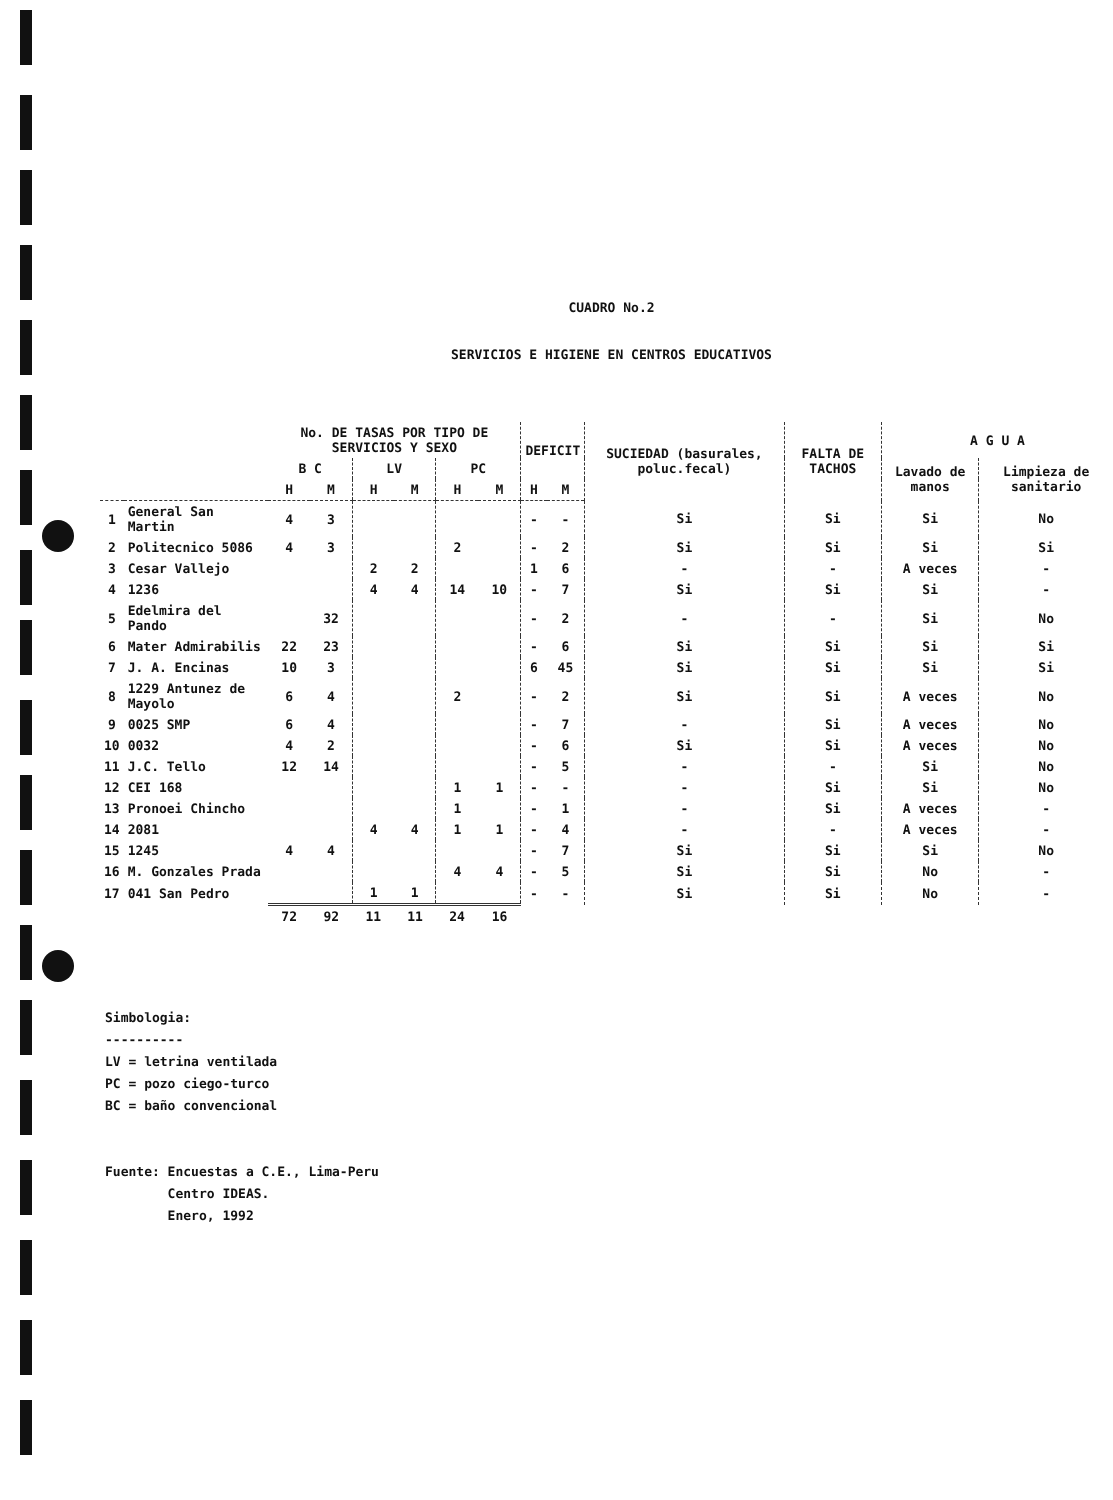CUADRO No.2
SERVICIOS E HIGIENE EN CENTROS EDUCATIVOS
| | | No. DE TASAS POR TIPO DE SERVICIOS Y SEXO | | | | | | DEFICIT | | SUCIEDAD (basurales, poluc.fecal) | FALTA DE TACHOS | A G U A | |
| --- | --- | --- | --- | --- | --- | --- | --- | --- | --- | --- | --- | --- | --- |
| | | B C | | LV | | PC | | | | | | Lavado de manos | Limpieza de sanitario |
| | | H | M | H | M | H | M | H | M | | | | |
| 1 | General San Martin | 4 | 3 | | | | | - | - | Si | Si | Si | No |
| 2 | Politecnico 5086 | 4 | 3 | | | 2 | | - | 2 | Si | Si | Si | Si |
| 3 | Cesar Vallejo | | | 2 | 2 | | | 1 | 6 | - | - | A veces | - |
| 4 | 1236 | | | 4 | 4 | 14 | 10 | - | 7 | Si | Si | Si | - |
| 5 | Edelmira del Pando | | 32 | | | | | - | 2 | - | - | Si | No |
| 6 | Mater Admirabilis | 22 | 23 | | | | | - | 6 | Si | Si | Si | Si |
| 7 | J. A. Encinas | 10 | 3 | | | | | 6 | 45 | Si | Si | Si | Si |
| 8 | 1229 Antunez de Mayolo | 6 | 4 | | | 2 | | - | 2 | Si | Si | A veces | No |
| 9 | 0025 SMP | 6 | 4 | | | | | - | 7 | - | Si | A veces | No |
| 10 | 0032 | 4 | 2 | | | | | - | 6 | Si | Si | A veces | No |
| 11 | J.C. Tello | 12 | 14 | | | | | - | 5 | - | - | Si | No |
| 12 | CEI 168 | | | | | 1 | 1 | - | - | - | Si | Si | No |
| 13 | Pronoei Chincho | | | | | 1 | | - | 1 | - | Si | A veces | - |
| 14 | 2081 | | | 4 | 4 | 1 | 1 | - | 4 | - | - | A veces | - |
| 15 | 1245 | 4 | 4 | | | | | - | 7 | Si | Si | Si | No |
| 16 | M. Gonzales Prada | | | | | 4 | 4 | - | 5 | Si | Si | No | - |
| 17 | 041 San Pedro | | | 1 | 1 | | | - | - | Si | Si | No | - |
| | | 72 | 92 | 11 | 11 | 24 | 16 | | | | | | |
Simbologia:
----------
LV = letrina ventilada
PC = pozo ciego-turco
BC = baño convencional
Fuente: Encuestas a C.E., Lima-Peru
Centro IDEAS.
Enero, 1992